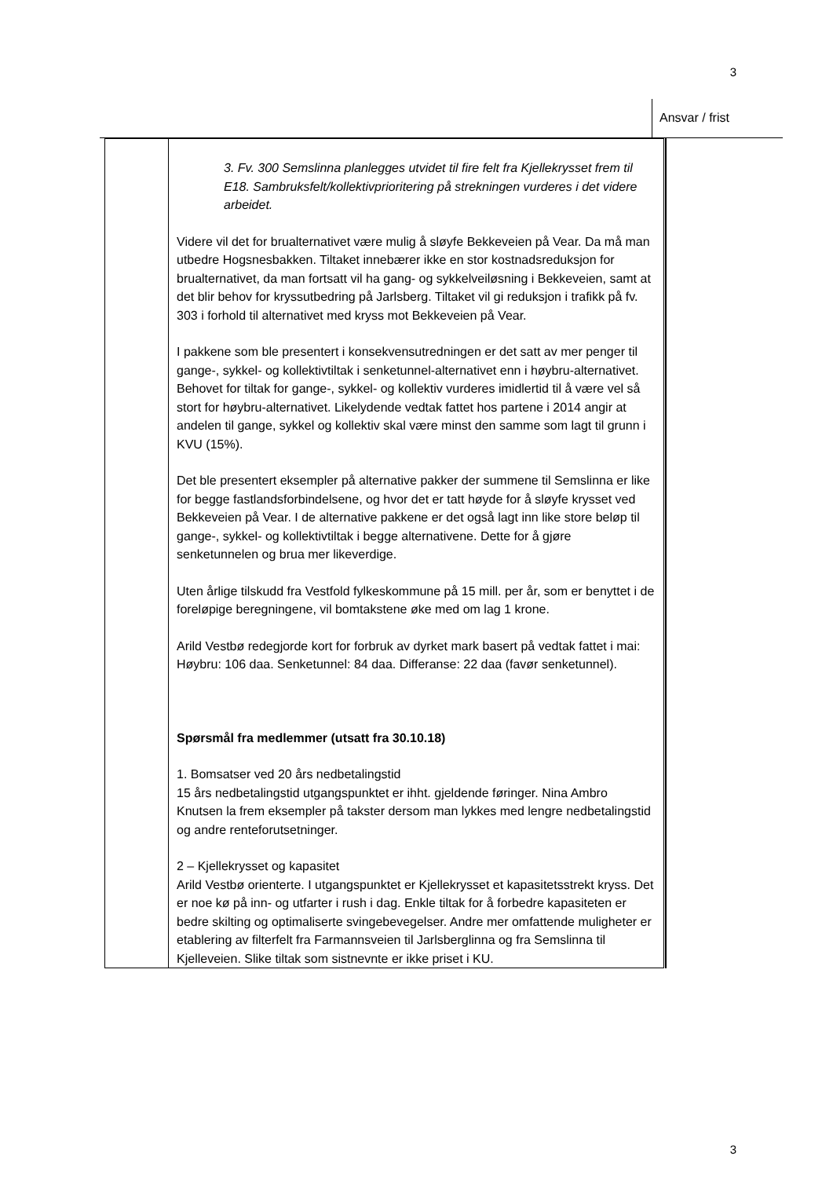3
Ansvar / frist
| | 3. Fv. 300 Semslinna planlegges utvidet til fire felt fra Kjellekrysset frem til E18. Sambruksfelt/kollektivprioritering på strekningen vurderes i det videre arbeidet. Videre vil det for brualternativet være mulig å sløyfe Bekkeveien på Vear. Da må man utbedre Hogsnesbakken. Tiltaket innebærer ikke en stor kostnadsreduksjon for brualternativet, da man fortsatt vil ha gang- og sykkelveiløsning i Bekkeveien, samt at det blir behov for kryssutbedring på Jarlsberg. Tiltaket vil gi reduksjon i trafikk på fv. 303 i forhold til alternativet med kryss mot Bekkeveien på Vear. I pakkene som ble presentert i konsekvensutredningen er det satt av mer penger til gange-, sykkel- og kollektivtiltak i senketunnel-alternativet enn i høybru-alternativet. Behovet for tiltak for gange-, sykkel- og kollektiv vurderes imidlertid til å være vel så stort for høybru-alternativet. Likelydende vedtak fattet hos partene i 2014 angir at andelen til gange, sykkel og kollektiv skal være minst den samme som lagt til grunn i KVU (15%). Det ble presentert eksempler på alternative pakker der summene til Semslinna er like for begge fastlandsforbindelsene, og hvor det er tatt høyde for å sløyfe krysset ved Bekkeveien på Vear. I de alternative pakkene er det også lagt inn like store beløp til gange-, sykkel- og kollektivtiltak i begge alternativene. Dette for å gjøre senketunnelen og brua mer likeverdige. Uten årlige tilskudd fra Vestfold fylkeskommune på 15 mill. per år, som er benyttet i de foreløpige beregningene, vil bomtakstene øke med om lag 1 krone. Arild Vestbø redegjorde kort for forbruk av dyrket mark basert på vedtak fattet i mai: Høybru: 106 daa. Senketunnel: 84 daa. Differanse: 22 daa (favør senketunnel). Spørsmål fra medlemmer (utsatt fra 30.10.18) 1. Bomsatser ved 20 års nedbetalingstid 15 års nedbetalingstid utgangspunktet er ihht. gjeldende føringer. Nina Ambro Knutsen la frem eksempler på takster dersom man lykkes med lengre nedbetalingstid og andre renteforutsetninger. 2 – Kjellekrysset og kapasitet Arild Vestbø orienterte. I utgangspunktet er Kjellekrysset et kapasitetsstrekt kryss. Det er noe kø på inn- og utfarter i rush i dag. Enkle tiltak for å forbedre kapasiteten er bedre skilting og optimaliserte svingebevegelser. Andre mer omfattende muligheter er etablering av filterfelt fra Farmannsveien til Jarlsberglinna og fra Semslinna til Kjelleveien. Slike tiltak som sistnevnte er ikke priset i KU. | |
3